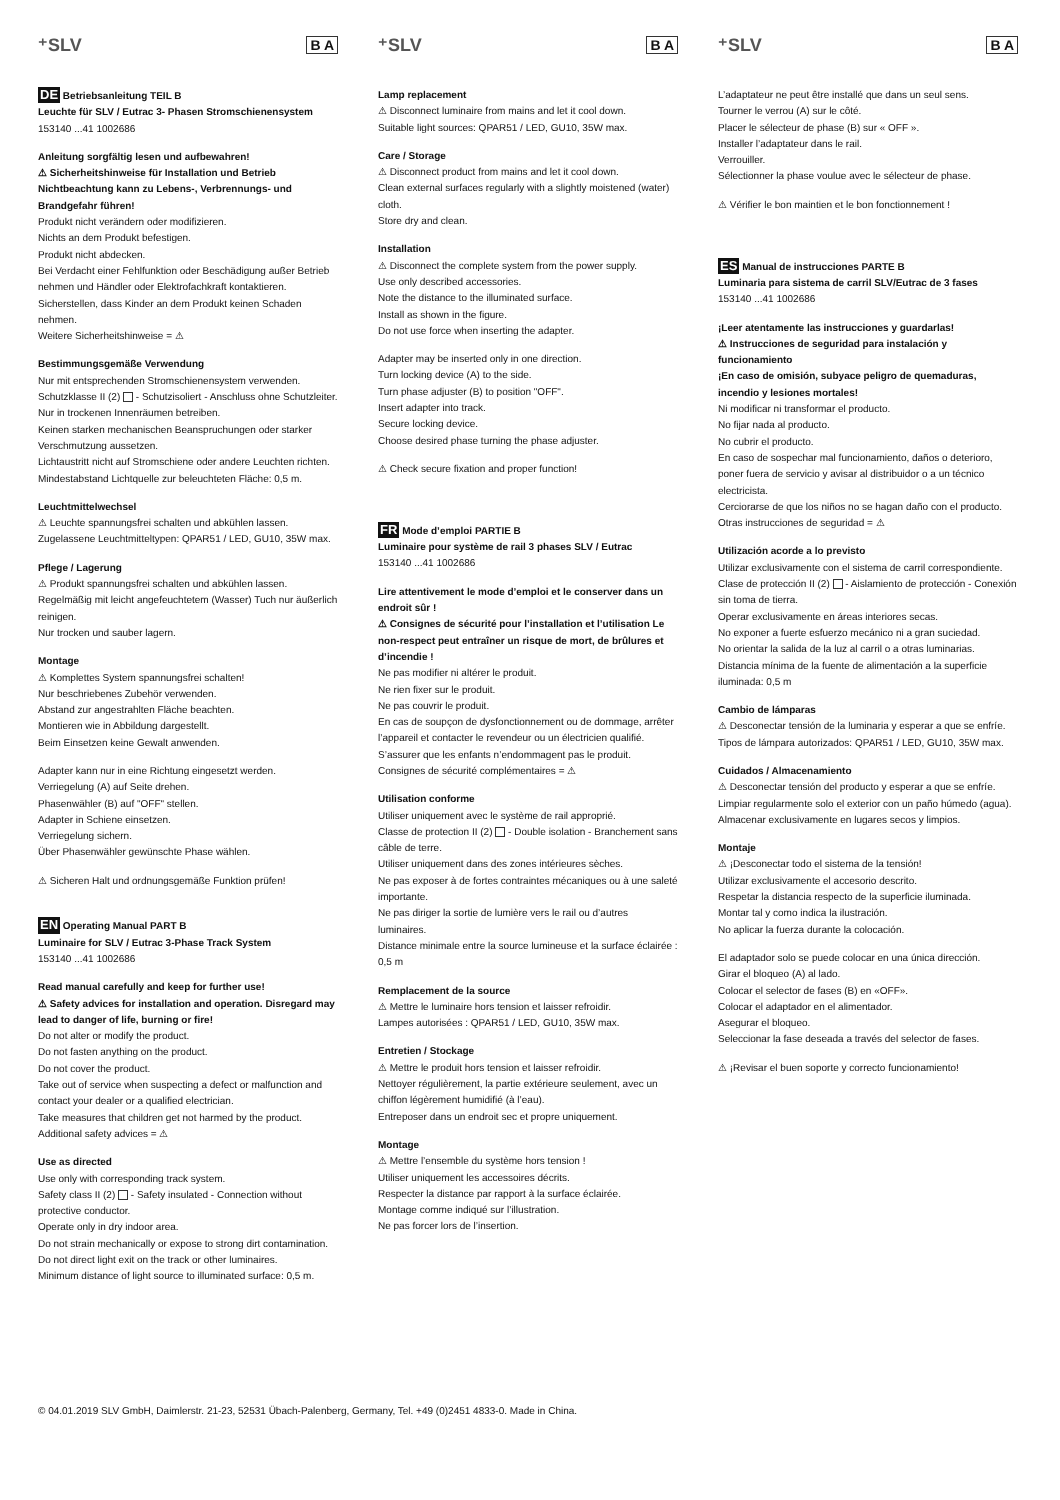⁺SLV B A
DE Betriebsanleitung TEIL B
Leuchte für SLV / Eutrac 3- Phasen Stromschienensystem
153140 ...41 1002686
Anleitung sorgfältig lesen und aufbewahren!
⚠ Sicherheitshinweise für Installation und Betrieb Nichtbeachtung kann zu Lebens-, Verbrennungs- und Brandgefahr führen!
Produkt nicht verändern oder modifizieren.
Nichts an dem Produkt befestigen.
Produkt nicht abdecken.
Bei Verdacht einer Fehlfunktion oder Beschädigung außer Betrieb nehmen und Händler oder Elektrofachkraft kontaktieren.
Sicherstellen, dass Kinder an dem Produkt keinen Schaden nehmen.
Weitere Sicherheitshinweise = ⚠
Bestimmungsgemäße Verwendung
Nur mit entsprechenden Stromschienensystem verwenden.
Schutzklasse II (2) - Schutzisoliert - Anschluss ohne Schutzleiter.
Nur in trockenen Innenräumen betreiben.
Keinen starken mechanischen Beanspruchungen oder starker Verschmutzung aussetzen.
Lichtaustritt nicht auf Stromschiene oder andere Leuchten richten.
Mindestabstand Lichtquelle zur beleuchteten Fläche: 0,5 m.
Leuchtmittelwechsel
⚠ Leuchte spannungsfrei schalten und abkühlen lassen.
Zugelassene Leuchtmitteltypen: QPAR51 / LED, GU10, 35W max.
Pflege / Lagerung
⚠ Produkt spannungsfrei schalten und abkühlen lassen.
Regelmäßig mit leicht angefeuchtetem (Wasser) Tuch nur äußerlich reinigen.
Nur trocken und sauber lagern.
Montage
⚠ Komplettes System spannungsfrei schalten!
Nur beschriebenes Zubehör verwenden.
Abstand zur angestrahlten Fläche beachten.
Montieren wie in Abbildung dargestellt.
Beim Einsetzen keine Gewalt anwenden.
Adapter kann nur in eine Richtung eingesetzt werden.
Verriegelung (A) auf Seite drehen.
Phasenwähler (B) auf "OFF" stellen.
Adapter in Schiene einsetzen.
Verriegelung sichern.
Über Phasenwähler gewünschte Phase wählen.
⚠ Sicheren Halt und ordnungsgemäße Funktion prüfen!
EN Operating Manual PART B
Luminaire for SLV / Eutrac 3-Phase Track System
153140 ...41 1002686
Read manual carefully and keep for further use!
⚠ Safety advices for installation and operation. Disregard may lead to danger of life, burning or fire!
Do not alter or modify the product.
Do not fasten anything on the product.
Do not cover the product.
Take out of service when suspecting a defect or malfunction and contact your dealer or a qualified electrician.
Take measures that children get not harmed by the product.
Additional safety advices = ⚠
Use as directed
Use only with corresponding track system.
Safety class II (2) - Safety insulated - Connection without protective conductor.
Operate only in dry indoor area.
Do not strain mechanically or expose to strong dirt contamination.
Do not direct light exit on the track or other luminaires.
Minimum distance of light source to illuminated surface: 0,5 m.
⁺SLV B A
Lamp replacement
⚠ Disconnect luminaire from mains and let it cool down.
Suitable light sources: QPAR51 / LED, GU10, 35W max.
Care / Storage
⚠ Disconnect product from mains and let it cool down.
Clean external surfaces regularly with a slightly moistened (water) cloth.
Store dry and clean.
Installation
⚠ Disconnect the complete system from the power supply.
Use only described accessories.
Note the distance to the illuminated surface.
Install as shown in the figure.
Do not use force when inserting the adapter.
Adapter may be inserted only in one direction.
Turn locking device (A) to the side.
Turn phase adjuster (B) to position "OFF".
Insert adapter into track.
Secure locking device.
Choose desired phase turning the phase adjuster.
⚠ Check secure fixation and proper function!
FR Mode d’emploi PARTIE B
Luminaire pour système de rail 3 phases SLV / Eutrac
153140 ...41 1002686
Lire attentivement le mode d’emploi et le conserver dans un endroit sûr !
⚠ Consignes de sécurité pour l’installation et l’utilisation Le non-respect peut entraîner un risque de mort, de brûlures et d’incendie !
Ne pas modifier ni altérer le produit.
Ne rien fixer sur le produit.
Ne pas couvrir le produit.
En cas de soupçon de dysfonctionnement ou de dommage, arrêter l’appareil et contacter le revendeur ou un électricien qualifié.
S’assurer que les enfants n’endommagent pas le produit.
Consignes de sécurité complémentaires = ⚠
Utilisation conforme
Utiliser uniquement avec le système de rail approprié.
Classe de protection II (2) - Double isolation - Branchement sans câble de terre.
Utiliser uniquement dans des zones intérieures sèches.
Ne pas exposer à de fortes contraintes mécaniques ou à une saleté importante.
Ne pas diriger la sortie de lumière vers le rail ou d’autres luminaires.
Distance minimale entre la source lumineuse et la surface éclairée : 0,5 m
Remplacement de la source
⚠ Mettre le luminaire hors tension et laisser refroidir.
Lampes autorisées : QPAR51 / LED, GU10, 35W max.
Entretien / Stockage
⚠ Mettre le produit hors tension et laisser refroidir.
Nettoyer régulièrement, la partie extérieure seulement, avec un chiffon légèrement humidifié (à l’eau).
Entreposer dans un endroit sec et propre uniquement.
Montage
⚠ Mettre l’ensemble du système hors tension !
Utiliser uniquement les accessoires décrits.
Respecter la distance par rapport à la surface éclairée.
Montage comme indiqué sur l’illustration.
Ne pas forcer lors de l’insertion.
⁺SLV B A
L’adaptateur ne peut être installé que dans un seul sens.
Tourner le verrou (A) sur le côté.
Placer le sélecteur de phase (B) sur « OFF ».
Installer l’adaptateur dans le rail.
Verrouiller.
Sélectionner la phase voulue avec le sélecteur de phase.
⚠ Vérifier le bon maintien et le bon fonctionnement !
ES Manual de instrucciones PARTE B
Luminaria para sistema de carril SLV/Eutrac de 3 fases
153140 ...41 1002686
¡Leer atentamente las instrucciones y guardarlas!
⚠ Instrucciones de seguridad para instalación y funcionamiento
¡En caso de omisión, subyace peligro de quemaduras, incendio y lesiones mortales!
Ni modificar ni transformar el producto.
No fijar nada al producto.
No cubrir el producto.
En caso de sospechar mal funcionamiento, daños o deterioro, poner fuera de servicio y avisar al distribuidor o a un técnico electricista.
Cerciorarse de que los niños no se hagan daño con el producto.
Otras instrucciones de seguridad = ⚠
Utilización acorde a lo previsto
Utilizar exclusivamente con el sistema de carril correspondiente.
Clase de protección II (2) - Aislamiento de protección - Conexión sin toma de tierra.
Operar exclusivamente en áreas interiores secas.
No exponer a fuerte esfuerzo mecánico ni a gran suciedad.
No orientar la salida de la luz al carril o a otras luminarias.
Distancia mínima de la fuente de alimentación a la superficie iluminada: 0,5 m
Cambio de lámparas
⚠ Desconectar tensión de la luminaria y esperar a que se enfríe.
Tipos de lámpara autorizados: QPAR51 / LED, GU10, 35W max.
Cuidados / Almacenamiento
⚠ Desconectar tensión del producto y esperar a que se enfríe.
Limpiar regularmente solo el exterior con un paño húmedo (agua).
Almacenar exclusivamente en lugares secos y limpios.
Montaje
⚠ ¡Desconectar todo el sistema de la tensión!
Utilizar exclusivamente el accesorio descrito.
Respetar la distancia respecto de la superficie iluminada.
Montar tal y como indica la ilustración.
No aplicar la fuerza durante la colocación.
El adaptador solo se puede colocar en una única dirección.
Girar el bloqueo (A) al lado.
Colocar el selector de fases (B) en «OFF».
Colocar el adaptador en el alimentador.
Asegurar el bloqueo.
Seleccionar la fase deseada a través del selector de fases.
⚠ ¡Revisar el buen soporte y correcto funcionamiento!
© 04.01.2019 SLV GmbH, Daimlerstr. 21-23, 52531 Übach-Palenberg, Germany, Tel. +49 (0)2451 4833-0. Made in China.